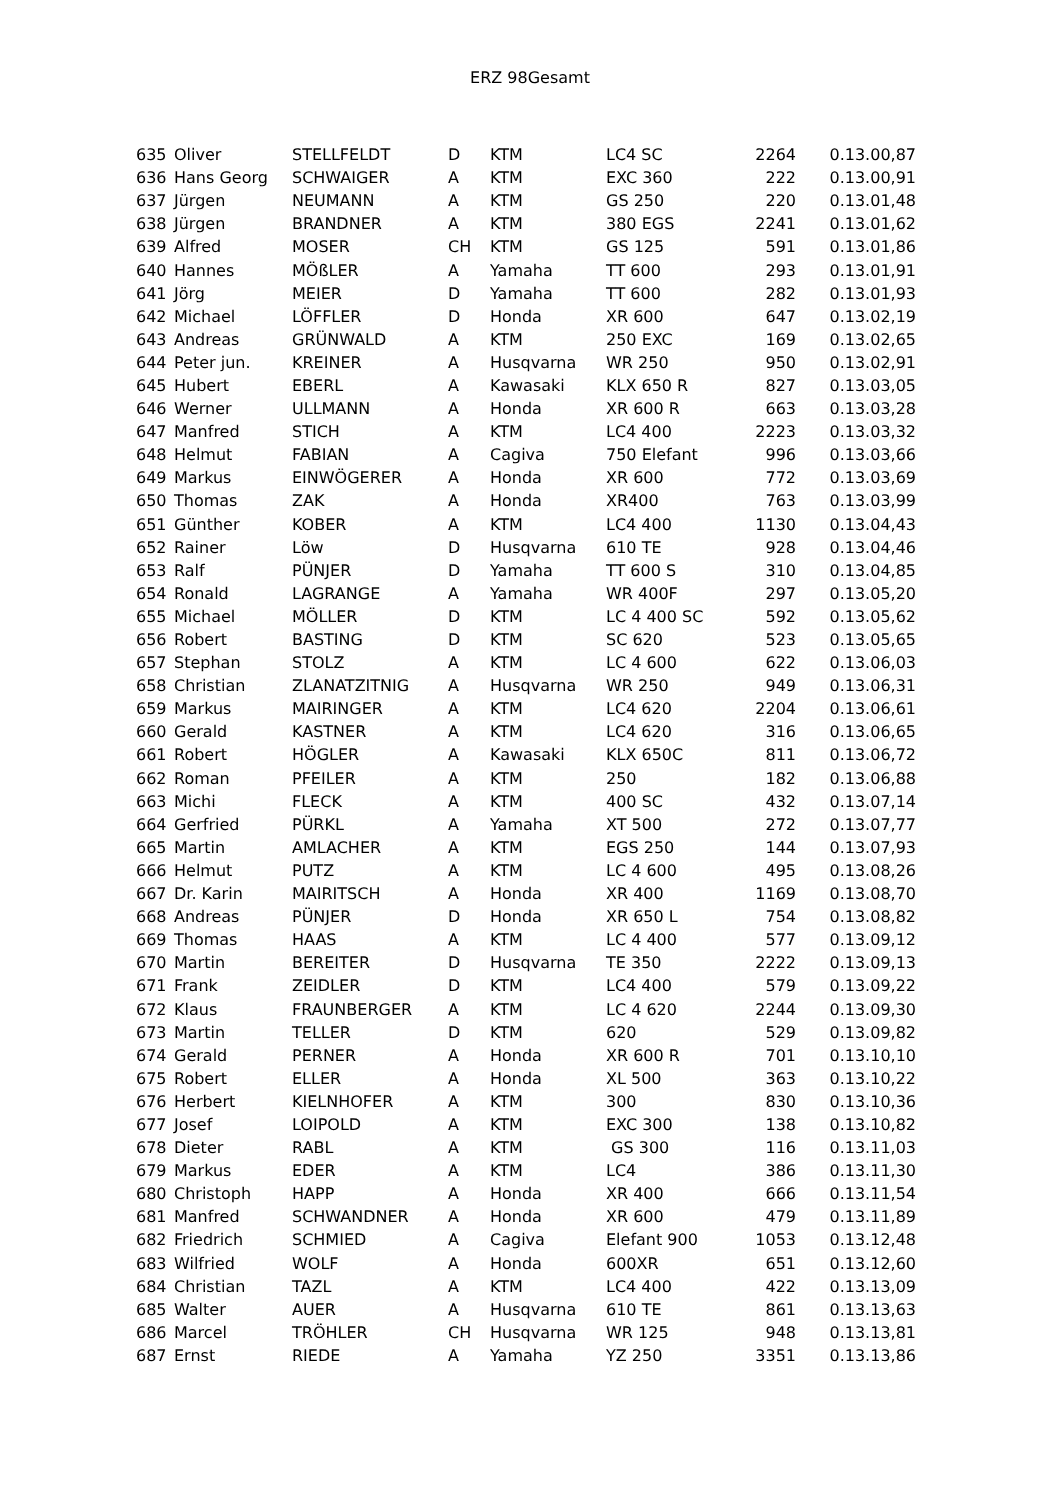ERZ 98Gesamt
| 635 | Oliver | STELLFELDT | D | KTM | LC4 SC | 2264 | 0.13.00,87 |
| 636 | Hans Georg | SCHWAIGER | A | KTM | EXC 360 | 222 | 0.13.00,91 |
| 637 | Jürgen | NEUMANN | A | KTM | GS 250 | 220 | 0.13.01,48 |
| 638 | Jürgen | BRANDNER | A | KTM | 380 EGS | 2241 | 0.13.01,62 |
| 639 | Alfred | MOSER | CH | KTM | GS 125 | 591 | 0.13.01,86 |
| 640 | Hannes | MÖßLER | A | Yamaha | TT 600 | 293 | 0.13.01,91 |
| 641 | Jörg | MEIER | D | Yamaha | TT 600 | 282 | 0.13.01,93 |
| 642 | Michael | LÖFFLER | D | Honda | XR 600 | 647 | 0.13.02,19 |
| 643 | Andreas | GRÜNWALD | A | KTM | 250 EXC | 169 | 0.13.02,65 |
| 644 | Peter jun. | KREINER | A | Husqvarna | WR 250 | 950 | 0.13.02,91 |
| 645 | Hubert | EBERL | A | Kawasaki | KLX 650 R | 827 | 0.13.03,05 |
| 646 | Werner | ULLMANN | A | Honda | XR 600 R | 663 | 0.13.03,28 |
| 647 | Manfred | STICH | A | KTM | LC4 400 | 2223 | 0.13.03,32 |
| 648 | Helmut | FABIAN | A | Cagiva | 750 Elefant | 996 | 0.13.03,66 |
| 649 | Markus | EINWÖGERER | A | Honda | XR 600 | 772 | 0.13.03,69 |
| 650 | Thomas | ZAK | A | Honda | XR400 | 763 | 0.13.03,99 |
| 651 | Günther | KOBER | A | KTM | LC4 400 | 1130 | 0.13.04,43 |
| 652 | Rainer | Löw | D | Husqvarna | 610 TE | 928 | 0.13.04,46 |
| 653 | Ralf | PÜNJER | D | Yamaha | TT 600 S | 310 | 0.13.04,85 |
| 654 | Ronald | LAGRANGE | A | Yamaha | WR 400F | 297 | 0.13.05,20 |
| 655 | Michael | MÖLLER | D | KTM | LC 4 400 SC | 592 | 0.13.05,62 |
| 656 | Robert | BASTING | D | KTM | SC 620 | 523 | 0.13.05,65 |
| 657 | Stephan | STOLZ | A | KTM | LC 4 600 | 622 | 0.13.06,03 |
| 658 | Christian | ZLANATZITNIG | A | Husqvarna | WR 250 | 949 | 0.13.06,31 |
| 659 | Markus | MAIRINGER | A | KTM | LC4 620 | 2204 | 0.13.06,61 |
| 660 | Gerald | KASTNER | A | KTM | LC4 620 | 316 | 0.13.06,65 |
| 661 | Robert | HÖGLER | A | Kawasaki | KLX 650C | 811 | 0.13.06,72 |
| 662 | Roman | PFEILER | A | KTM | 250 | 182 | 0.13.06,88 |
| 663 | Michi | FLECK | A | KTM | 400 SC | 432 | 0.13.07,14 |
| 664 | Gerfried | PÜRKL | A | Yamaha | XT 500 | 272 | 0.13.07,77 |
| 665 | Martin | AMLACHER | A | KTM | EGS 250 | 144 | 0.13.07,93 |
| 666 | Helmut | PUTZ | A | KTM | LC 4 600 | 495 | 0.13.08,26 |
| 667 | Dr. Karin | MAIRITSCH | A | Honda | XR 400 | 1169 | 0.13.08,70 |
| 668 | Andreas | PÜNJER | D | Honda | XR 650 L | 754 | 0.13.08,82 |
| 669 | Thomas | HAAS | A | KTM | LC 4 400 | 577 | 0.13.09,12 |
| 670 | Martin | BEREITER | D | Husqvarna | TE 350 | 2222 | 0.13.09,13 |
| 671 | Frank | ZEIDLER | D | KTM | LC4 400 | 579 | 0.13.09,22 |
| 672 | Klaus | FRAUNBERGER | A | KTM | LC 4 620 | 2244 | 0.13.09,30 |
| 673 | Martin | TELLER | D | KTM | 620 | 529 | 0.13.09,82 |
| 674 | Gerald | PERNER | A | Honda | XR 600 R | 701 | 0.13.10,10 |
| 675 | Robert | ELLER | A | Honda | XL 500 | 363 | 0.13.10,22 |
| 676 | Herbert | KIELNHOFER | A | KTM | 300 | 830 | 0.13.10,36 |
| 677 | Josef | LOIPOLD | A | KTM | EXC 300 | 138 | 0.13.10,82 |
| 678 | Dieter | RABL | A | KTM | GS 300 | 116 | 0.13.11,03 |
| 679 | Markus | EDER | A | KTM | LC4 | 386 | 0.13.11,30 |
| 680 | Christoph | HAPP | A | Honda | XR 400 | 666 | 0.13.11,54 |
| 681 | Manfred | SCHWANDNER | A | Honda | XR 600 | 479 | 0.13.11,89 |
| 682 | Friedrich | SCHMIED | A | Cagiva | Elefant 900 | 1053 | 0.13.12,48 |
| 683 | Wilfried | WOLF | A | Honda | 600XR | 651 | 0.13.12,60 |
| 684 | Christian | TAZL | A | KTM | LC4 400 | 422 | 0.13.13,09 |
| 685 | Walter | AUER | A | Husqvarna | 610 TE | 861 | 0.13.13,63 |
| 686 | Marcel | TRÖHLER | CH | Husqvarna | WR 125 | 948 | 0.13.13,81 |
| 687 | Ernst | RIEDE | A | Yamaha | YZ 250 | 3351 | 0.13.13,86 |